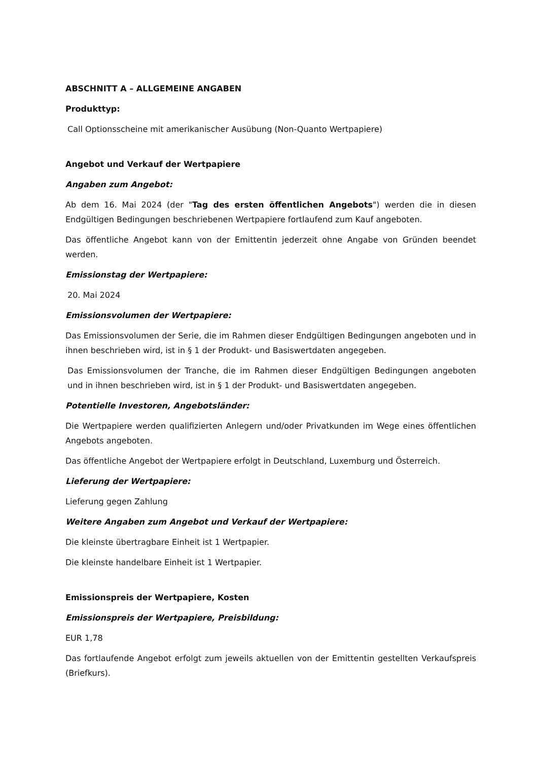ABSCHNITT A – ALLGEMEINE ANGABEN
Produkttyp:
Call Optionsscheine mit amerikanischer Ausübung (Non-Quanto Wertpapiere)
Angebot und Verkauf der Wertpapiere
Angaben zum Angebot:
Ab dem 16. Mai 2024 (der "Tag des ersten öffentlichen Angebots") werden die in diesen Endgültigen Bedingungen beschriebenen Wertpapiere fortlaufend zum Kauf angeboten.
Das öffentliche Angebot kann von der Emittentin jederzeit ohne Angabe von Gründen beendet werden.
Emissionstag der Wertpapiere:
20. Mai 2024
Emissionsvolumen der Wertpapiere:
Das Emissionsvolumen der Serie, die im Rahmen dieser Endgültigen Bedingungen angeboten und in ihnen beschrieben wird, ist in § 1 der Produkt- und Basiswertdaten angegeben.
Das Emissionsvolumen der Tranche, die im Rahmen dieser Endgültigen Bedingungen angeboten und in ihnen beschrieben wird, ist in § 1 der Produkt- und Basiswertdaten angegeben.
Potentielle Investoren, Angebotsländer:
Die Wertpapiere werden qualifizierten Anlegern und/oder Privatkunden im Wege eines öffentlichen Angebots angeboten.
Das öffentliche Angebot der Wertpapiere erfolgt in Deutschland, Luxemburg und Österreich.
Lieferung der Wertpapiere:
Lieferung gegen Zahlung
Weitere Angaben zum Angebot und Verkauf der Wertpapiere:
Die kleinste übertragbare Einheit ist 1 Wertpapier.
Die kleinste handelbare Einheit ist 1 Wertpapier.
Emissionspreis der Wertpapiere, Kosten
Emissionspreis der Wertpapiere, Preisbildung:
EUR 1,78
Das fortlaufende Angebot erfolgt zum jeweils aktuellen von der Emittentin gestellten Verkaufspreis (Briefkurs).